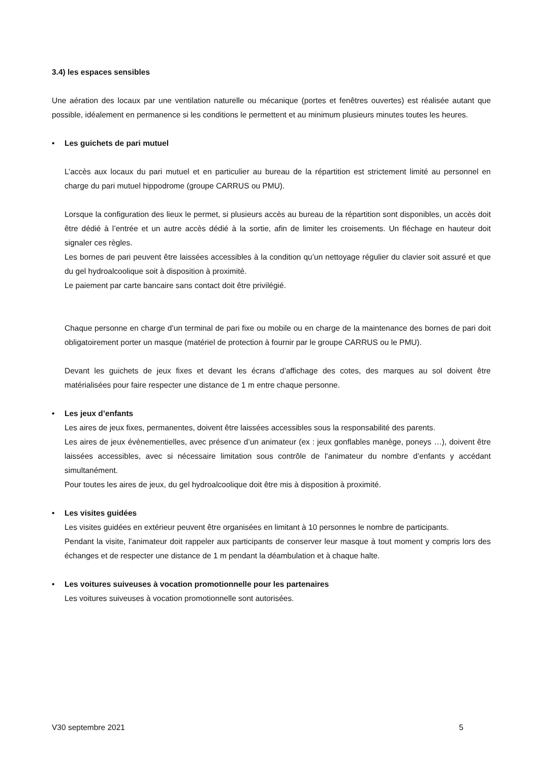3.4) les espaces sensibles
Une aération des locaux par une ventilation naturelle ou mécanique (portes et fenêtres ouvertes) est réalisée autant que possible, idéalement en permanence si les conditions le permettent et au minimum plusieurs minutes toutes les heures.
• Les guichets de pari mutuel
L’accès aux locaux du pari mutuel et en particulier au bureau de la répartition est strictement limité au personnel en charge du pari mutuel hippodrome (groupe CARRUS ou PMU).
Lorsque la configuration des lieux le permet, si plusieurs accès au bureau de la répartition sont disponibles, un accès doit être dédié à l’entrée et un autre accès dédié à la sortie, afin de limiter les croisements. Un fléchage en hauteur doit signaler ces règles.
Les bornes de pari peuvent être laissées accessibles à la condition qu’un nettoyage régulier du clavier soit assuré et que du gel hydroalcoolique soit à disposition à proximité.
Le paiement par carte bancaire sans contact doit être privilégié.
Chaque personne en charge d’un terminal de pari fixe ou mobile ou en charge de la maintenance des bornes de pari doit obligatoirement porter un masque (matériel de protection à fournir par le groupe CARRUS ou le PMU).
Devant les guichets de jeux fixes et devant les écrans d’affichage des cotes, des marques au sol doivent être matérialisées pour faire respecter une distance de 1 m entre chaque personne.
• Les jeux d’enfants
Les aires de jeux fixes, permanentes, doivent être laissées accessibles sous la responsabilité des parents.
Les aires de jeux évènementielles, avec présence d’un animateur (ex : jeux gonflables manège, poneys …), doivent être laissées accessibles, avec si nécessaire limitation sous contrôle de l’animateur du nombre d’enfants y accédant simultanément.
Pour toutes les aires de jeux, du gel hydroalcoolique doit être mis à disposition à proximité.
• Les visites guidées
Les visites guidées en extérieur peuvent être organisées en limitant à 10 personnes le nombre de participants.
Pendant la visite, l’animateur doit rappeler aux participants de conserver leur masque à tout moment y compris lors des échanges et de respecter une distance de 1 m pendant la déambulation et à chaque halte.
• Les voitures suiveuses à vocation promotionnelle pour les partenaires
Les voitures suiveuses à vocation promotionnelle sont autorisées.
V30 septembre 2021 5